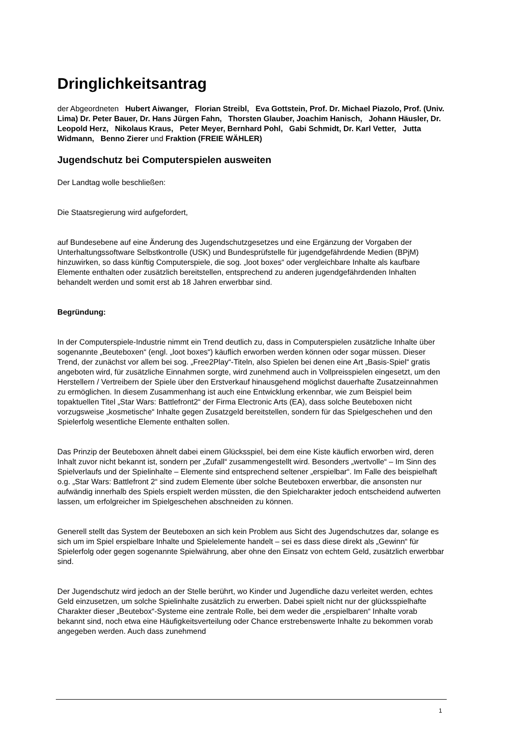Dringlichkeitsantrag
der Abgeordneten Hubert Aiwanger, Florian Streibl, Eva Gottstein, Prof. Dr. Michael Piazolo, Prof. (Univ. Lima) Dr. Peter Bauer, Dr. Hans Jürgen Fahn, Thorsten Glauber, Joachim Hanisch, Johann Häusler, Dr. Leopold Herz, Nikolaus Kraus, Peter Meyer, Bernhard Pohl, Gabi Schmidt, Dr. Karl Vetter, Jutta Widmann, Benno Zierer und Fraktion (FREIE WÄHLER)
Jugendschutz bei Computerspielen ausweiten
Der Landtag wolle beschließen:
Die Staatsregierung wird aufgefordert,
auf Bundesebene auf eine Änderung des Jugendschutzgesetzes und eine Ergänzung der Vorgaben der Unterhaltungssoftware Selbstkontrolle (USK) und Bundesprüfstelle für jugendgefährdende Medien (BPjM) hinzuwirken, so dass künftig Computerspiele, die sog. „loot boxes“ oder vergleichbare Inhalte als kaufbare Elemente enthalten oder zusätzlich bereitstellen, entsprechend zu anderen jugendgefährdenden Inhalten behandelt werden und somit erst ab 18 Jahren erwerbbar sind.
Begründung:
In der Computerspiele-Industrie nimmt ein Trend deutlich zu, dass in Computerspielen zusätzliche Inhalte über sogenannte „Beuteboxen“ (engl. „loot boxes“) käuflich erworben werden können oder sogar müssen. Dieser Trend, der zunächst vor allem bei sog. „Free2Play“-Titeln, also Spielen bei denen eine Art „Basis-Spiel“ gratis angeboten wird, für zusätzliche Einnahmen sorgte, wird zunehmend auch in Vollpreisspielen eingesetzt, um den Herstellern / Vertreibern der Spiele über den Erstverkauf hinausgehend möglichst dauerhafte Zusatzeinnahmen zu ermöglichen. In diesem Zusammenhang ist auch eine Entwicklung erkennbar, wie zum Beispiel beim topaktuellen Titel „Star Wars: Battlefront2“ der Firma Electronic Arts (EA), dass solche Beuteboxen nicht vorzugsweise „kosmetische“ Inhalte gegen Zusatzgeld bereitstellen, sondern für das Spielgeschehen und den Spielerfolg wesentliche Elemente enthalten sollen.
Das Prinzip der Beuteboxen ähnelt dabei einem Glücksspiel, bei dem eine Kiste käuflich erworben wird, deren Inhalt zuvor nicht bekannt ist, sondern per „Zufall“ zusammengestellt wird. Besonders „wertvolle“ – Im Sinn des Spielverlaufs und der Spielinhalte – Elemente sind entsprechend seltener „erspielbar“. Im Falle des beispielhaft o.g. „Star Wars: Battlefront 2“ sind zudem Elemente über solche Beuteboxen erwerbbar, die ansonsten nur aufwändig innerhalb des Spiels erspielt werden müssten, die den Spielcharakter jedoch entscheidend aufwerten lassen, um erfolgreicher im Spielgeschehen abschneiden zu können.
Generell stellt das System der Beuteboxen an sich kein Problem aus Sicht des Jugendschutzes dar, solange es sich um im Spiel erspielbare Inhalte und Spielelemente handelt – sei es dass diese direkt als „Gewinn“ für Spielerfolg oder gegen sogenannte Spielwährung, aber ohne den Einsatz von echtem Geld, zusätzlich erwerbbar sind.
Der Jugendschutz wird jedoch an der Stelle berührt, wo Kinder und Jugendliche dazu verleitet werden, echtes Geld einzusetzen, um solche Spielinhalte zusätzlich zu erwerben. Dabei spielt nicht nur der glücksspielhafte Charakter dieser „Beutebox“-Systeme eine zentrale Rolle, bei dem weder die „erspielbaren“ Inhalte vorab bekannt sind, noch etwa eine Häufigkeitsverteilung oder Chance erstrebenswerte Inhalte zu bekommen vorab angegeben werden. Auch dass zunehmend
1